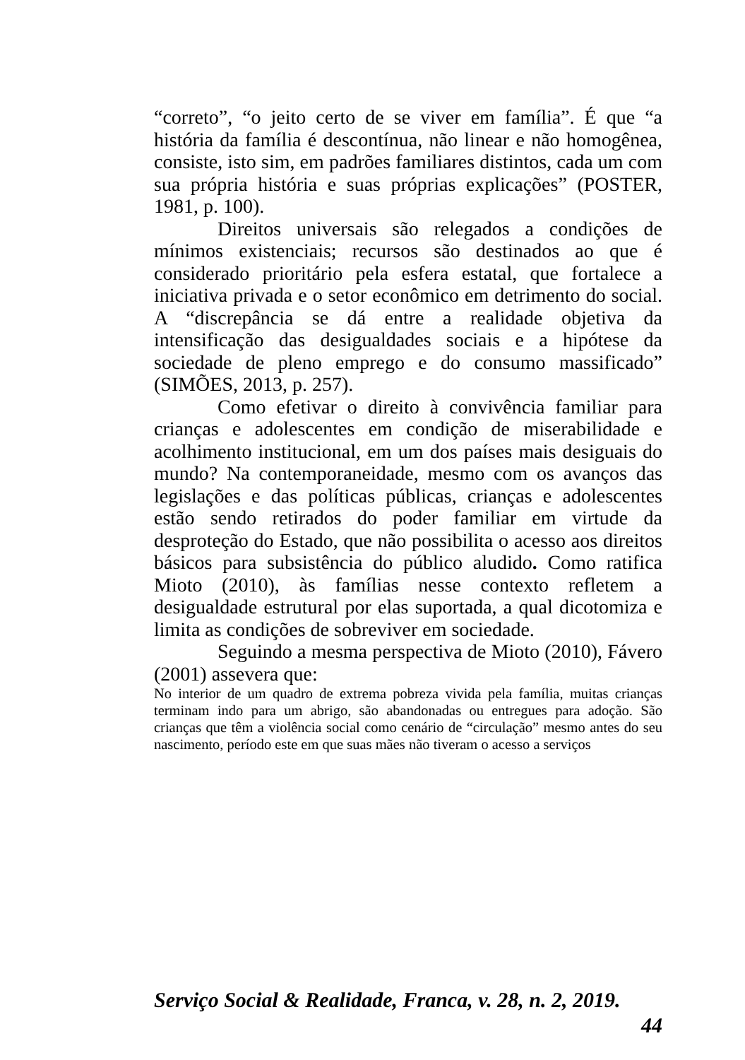“correto”, “o jeito certo de se viver em família”. É que “a história da família é descontínua, não linear e não homogênea, consiste, isto sim, em padrões familiares distintos, cada um com sua própria história e suas próprias explicações” (POSTER, 1981, p. 100).
Direitos universais são relegados a condições de mínimos existenciais; recursos são destinados ao que é considerado prioritário pela esfera estatal, que fortalece a iniciativa privada e o setor econômico em detrimento do social. A “discrepância se dá entre a realidade objetiva da intensificação das desigualdades sociais e a hipótese da sociedade de pleno emprego e do consumo massificado” (SIMÕES, 2013, p. 257).
Como efetivar o direito à convivência familiar para crianças e adolescentes em condição de miserabilidade e acolhimento institucional, em um dos países mais desiguais do mundo? Na contemporaneidade, mesmo com os avanços das legislações e das políticas públicas, crianças e adolescentes estão sendo retirados do poder familiar em virtude da desproteção do Estado, que não possibilita o acesso aos direitos básicos para subsistência do público aludido. Como ratifica Mioto (2010), às famílias nesse contexto refletem a desigualdade estrutural por elas suportada, a qual dicotomiza e limita as condições de sobreviver em sociedade.
Seguindo a mesma perspectiva de Mioto (2010), Fávero (2001) assevera que:
No interior de um quadro de extrema pobreza vivida pela família, muitas crianças terminam indo para um abrigo, são abandonadas ou entregues para adoção. São crianças que têm a violência social como cenário de “circulação” mesmo antes do seu nascimento, período este em que suas mães não tiveram o acesso a serviços
Serviço Social & Realidade, Franca, v. 28, n. 2, 2019.
44